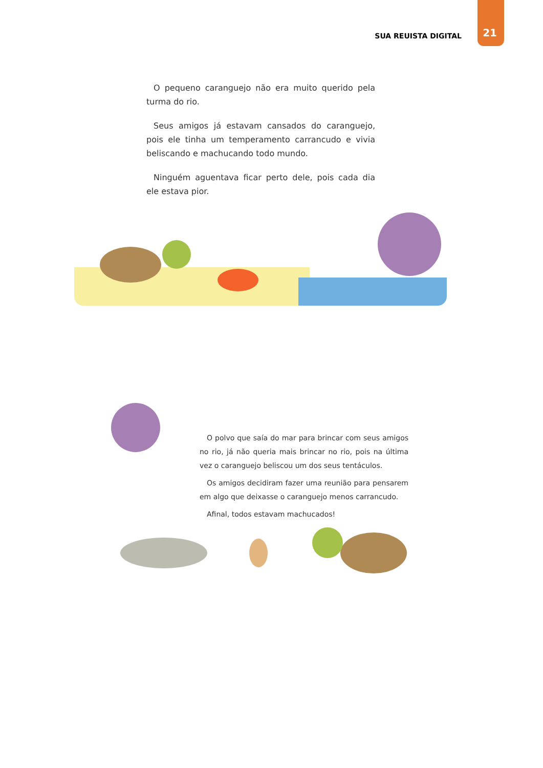SUA REUISTA DIGITAL
21
O pequeno caranguejo não era muito querido pela turma do rio.
Seus amigos já estavam cansados do caranguejo, pois ele tinha um temperamento carrancudo e vivia beliscando e machucando todo mundo.
Ninguém aguentava ficar perto dele, pois cada dia ele estava pior.
O polvo que saía do mar para brincar com seus amigos no rio, já não queria mais brincar no rio, pois na última vez o caranguejo beliscou um dos seus tentáculos.
Os amigos decidiram fazer uma reunião para pensarem em algo que deixasse o caranguejo menos carrancudo.
Afinal, todos estavam machucados!